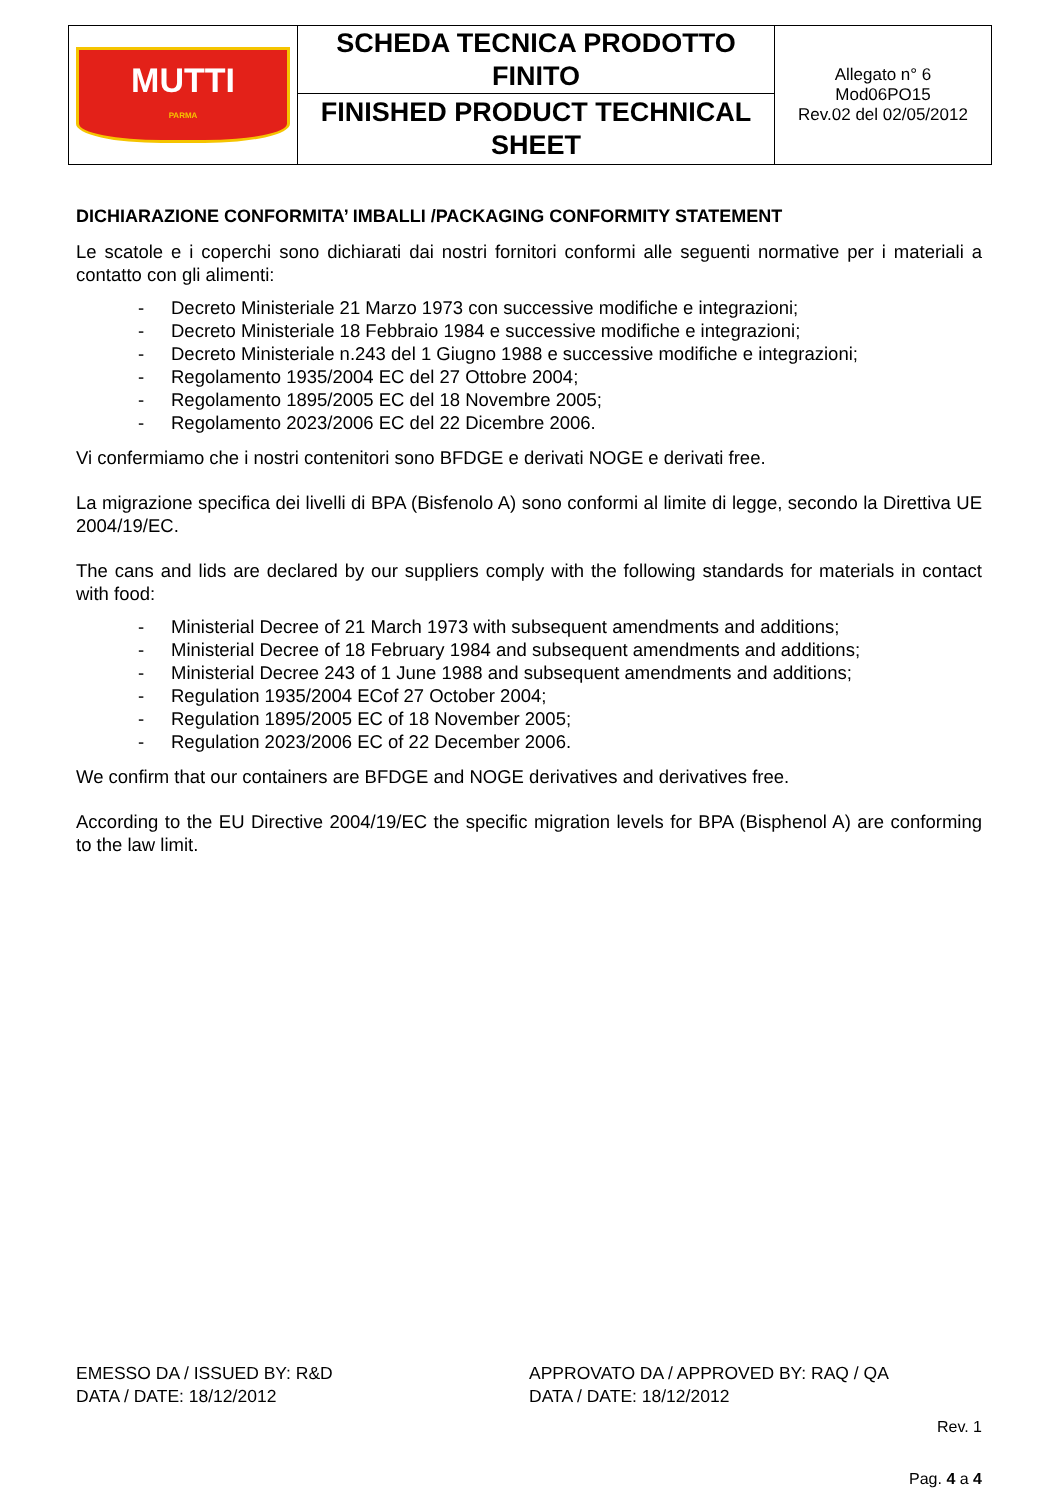| MUTTI PARMA | SCHEDA TECNICA PRODOTTO FINITO | Allegato n° 6 Mod06PO15 Rev.02 del 02/05/2012 |
| | FINISHED PRODUCT TECHNICAL SHEET | |
DICHIARAZIONE CONFORMITA’ IMBALLI /PACKAGING CONFORMITY STATEMENT
Le scatole e i coperchi sono dichiarati dai nostri fornitori conformi alle seguenti normative per i materiali a contatto con gli alimenti:
- Decreto Ministeriale 21 Marzo 1973 con successive modifiche e integrazioni;
- Decreto Ministeriale 18 Febbraio 1984 e successive modifiche e integrazioni;
- Decreto Ministeriale n.243 del 1 Giugno 1988 e successive modifiche e integrazioni;
- Regolamento 1935/2004 EC del 27 Ottobre 2004;
- Regolamento 1895/2005 EC del 18 Novembre 2005;
- Regolamento 2023/2006 EC del 22 Dicembre 2006.
Vi confermiamo che i nostri contenitori sono BFDGE e derivati NOGE e derivati free.
La migrazione specifica dei livelli di BPA (Bisfenolo A) sono conformi al limite di legge, secondo la Direttiva UE 2004/19/EC.
The cans and lids are declared by our suppliers comply with the following standards for materials in contact with food:
- Ministerial Decree of 21 March 1973 with subsequent amendments and additions;
- Ministerial Decree of 18 February 1984 and subsequent amendments and additions;
- Ministerial Decree 243 of 1 June 1988 and subsequent amendments and additions;
- Regulation 1935/2004 ECof 27 October 2004;
- Regulation 1895/2005 EC of 18 November 2005;
- Regulation 2023/2006 EC of 22 December 2006.
We confirm that our containers are BFDGE and NOGE derivatives and derivatives free.
According to the EU Directive 2004/19/EC the specific migration levels for BPA (Bisphenol A) are conforming to the law limit.
EMESSO DA / ISSUED BY: R&D
DATA / DATE: 18/12/2012
APPROVATO DA / APPROVED BY: RAQ / QA
DATA / DATE: 18/12/2012
Rev. 1
Pag. 4 a 4